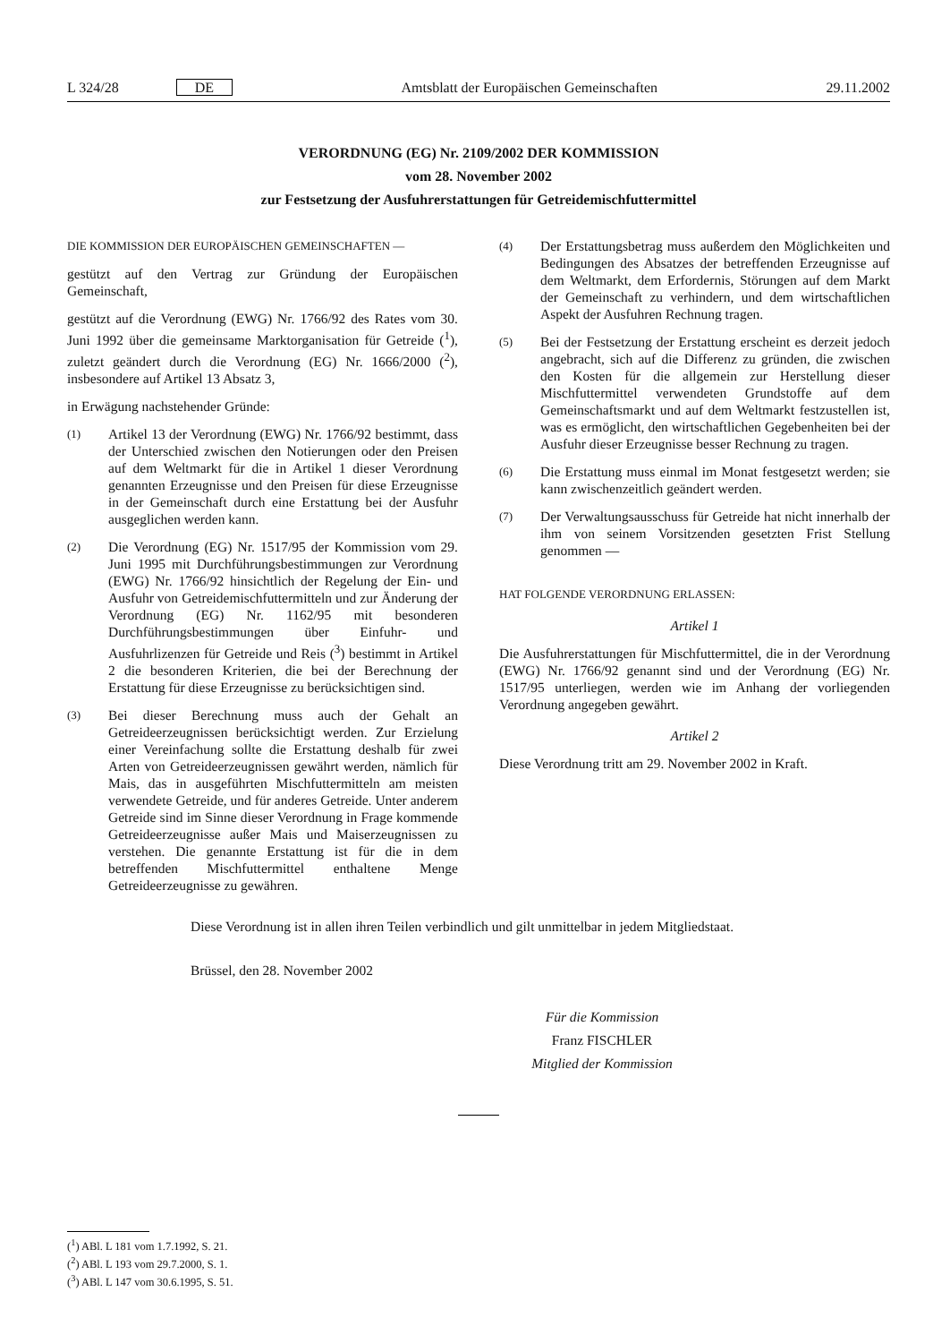L 324/28 DE Amtsblatt der Europäischen Gemeinschaften 29.11.2002
VERORDNUNG (EG) Nr. 2109/2002 DER KOMMISSION
vom 28. November 2002
zur Festsetzung der Ausfuhrerstattungen für Getreidemischfuttermittel
DIE KOMMISSION DER EUROPÄISCHEN GEMEINSCHAFTEN —
gestützt auf den Vertrag zur Gründung der Europäischen Gemeinschaft,
gestützt auf die Verordnung (EWG) Nr. 1766/92 des Rates vom 30. Juni 1992 über die gemeinsame Marktorganisation für Getreide (<sup>1</sup>), zuletzt geändert durch die Verordnung (EG) Nr. 1666/2000 (<sup>2</sup>), insbesondere auf Artikel 13 Absatz 3,
in Erwägung nachstehender Gründe:
(1) Artikel 13 der Verordnung (EWG) Nr. 1766/92 bestimmt, dass der Unterschied zwischen den Notierungen oder den Preisen auf dem Weltmarkt für die in Artikel 1 dieser Verordnung genannten Erzeugnisse und den Preisen für diese Erzeugnisse in der Gemeinschaft durch eine Erstattung bei der Ausfuhr ausgeglichen werden kann.
(2) Die Verordnung (EG) Nr. 1517/95 der Kommission vom 29. Juni 1995 mit Durchführungsbestimmungen zur Verordnung (EWG) Nr. 1766/92 hinsichtlich der Regelung der Ein- und Ausfuhr von Getreidemischfuttermitteln und zur Änderung der Verordnung (EG) Nr. 1162/95 mit besonderen Durchführungsbestimmungen über Einfuhr- und Ausfuhrlizenzen für Getreide und Reis (<sup>3</sup>) bestimmt in Artikel 2 die besonderen Kriterien, die bei der Berechnung der Erstattung für diese Erzeugnisse zu berücksichtigen sind.
(3) Bei dieser Berechnung muss auch der Gehalt an Getreideerzeugnissen berücksichtigt werden. Zur Erzielung einer Vereinfachung sollte die Erstattung deshalb für zwei Arten von Getreideerzeugnissen gewährt werden, nämlich für Mais, das in ausgeführten Mischfuttermitteln am meisten verwendete Getreide, und für anderes Getreide. Unter anderem Getreide sind im Sinne dieser Verordnung in Frage kommende Getreideerzeugnisse außer Mais und Maiserzeugnissen zu verstehen. Die genannte Erstattung ist für die in dem betreffenden Mischfuttermittel enthaltene Menge Getreideerzeugnisse zu gewähren.
(4) Der Erstattungsbetrag muss außerdem den Möglichkeiten und Bedingungen des Absatzes der betreffenden Erzeugnisse auf dem Weltmarkt, dem Erfordernis, Störungen auf dem Markt der Gemeinschaft zu verhindern, und dem wirtschaftlichen Aspekt der Ausfuhren Rechnung tragen.
(5) Bei der Festsetzung der Erstattung erscheint es derzeit jedoch angebracht, sich auf die Differenz zu gründen, die zwischen den Kosten für die allgemein zur Herstellung dieser Mischfuttermittel verwendeten Grundstoffe auf dem Gemeinschaftsmarkt und auf dem Weltmarkt festzustellen ist, was es ermöglicht, den wirtschaftlichen Gegebenheiten bei der Ausfuhr dieser Erzeugnisse besser Rechnung zu tragen.
(6) Die Erstattung muss einmal im Monat festgesetzt werden; sie kann zwischenzeitlich geändert werden.
(7) Der Verwaltungsausschuss für Getreide hat nicht innerhalb der ihm von seinem Vorsitzenden gesetzten Frist Stellung genommen —
HAT FOLGENDE VERORDNUNG ERLASSEN:
Artikel 1
Die Ausfuhrerstattungen für Mischfuttermittel, die in der Verordnung (EWG) Nr. 1766/92 genannt sind und der Verordnung (EG) Nr. 1517/95 unterliegen, werden wie im Anhang der vorliegenden Verordnung angegeben gewährt.
Artikel 2
Diese Verordnung tritt am 29. November 2002 in Kraft.
Diese Verordnung ist in allen ihren Teilen verbindlich und gilt unmittelbar in jedem Mitgliedstaat.
Brüssel, den 28. November 2002
Für die Kommission
Franz FISCHLER
Mitglied der Kommission
(<sup>1</sup>) ABl. L 181 vom 1.7.1992, S. 21.
(<sup>2</sup>) ABl. L 193 vom 29.7.2000, S. 1.
(<sup>3</sup>) ABl. L 147 vom 30.6.1995, S. 51.